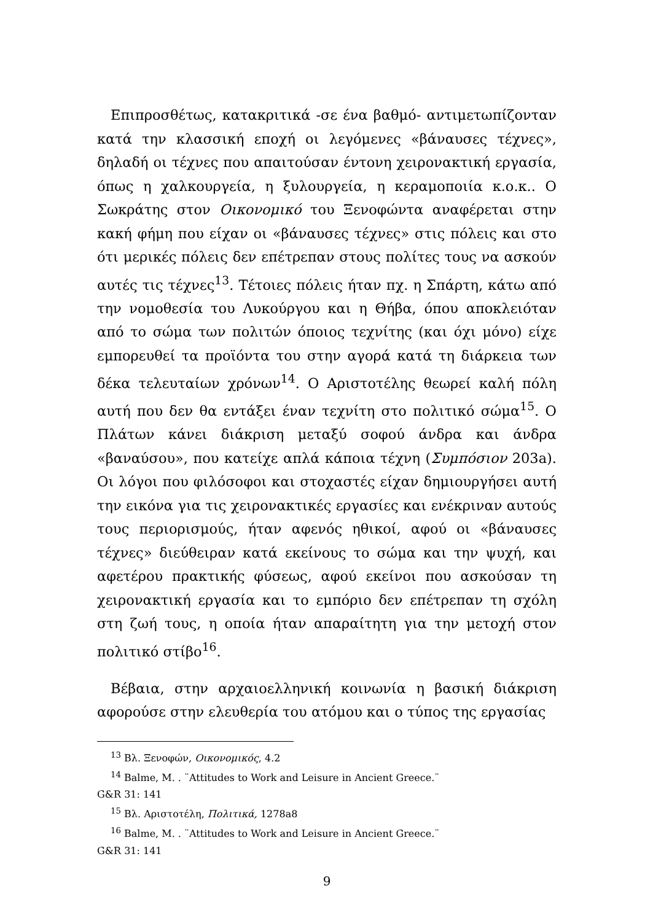Επιπροσθέτως, κατακριτικά -σε ένα βαθμό- αντιμετωπίζονταν κατά την κλασσική εποχή οι λεγόμενες «βάναυσες τέχνες», δηλαδή οι τέχνες που απαιτούσαν έντονη χειρονακτική εργασία, όπως η χαλκουργεία, η ξυλουργεία, η κεραμοποιία κ.ο.κ.. Ο Σωκράτης στον Οικονομικό του Ξενοφώντα αναφέρεται στην κακή φήμη που είχαν οι «βάναυσες τέχνες» στις πόλεις και στο ότι μερικές πόλεις δεν επέτρεπαν στους πολίτες τους να ασκούν αυτές τις τέχνες<sup>13</sup>. Τέτοιες πόλεις ήταν πχ. η Σπάρτη, κάτω από την νομοθεσία του Λυκούργου και η Θήβα, όπου αποκλειόταν από το σώμα των πολιτών όποιος τεχνίτης (και όχι μόνο) είχε εμπορευθεί τα προϊόντα του στην αγορά κατά τη διάρκεια των δέκα τελευταίων χρόνων<sup>14</sup>. Ο Αριστοτέλης θεωρεί καλή πόλη αυτή που δεν θα εντάξει έναν τεχνίτη στο πολιτικό σώμα<sup>15</sup>. Ο Πλάτων κάνει διάκριση μεταξύ σοφού άνδρα και άνδρα «βαναύσου», που κατείχε απλά κάποια τέχνη (Συμπόσιον 203a). Οι λόγοι που φιλόσοφοι και στοχαστές είχαν δημιουργήσει αυτή την εικόνα για τις χειρονακτικές εργασίες και ενέκριναν αυτούς τους περιορισμούς, ήταν αφενός ηθικοί, αφού οι «βάναυσες τέχνες» διεύθειραν κατά εκείνους το σώμα και την ψυχή, και αφετέρου πρακτικής φύσεως, αφού εκείνοι που ασκούσαν τη χειρονακτική εργασία και το εμπόριο δεν επέτρεπαν τη σχόλη στη ζωή τους, η οποία ήταν απαραίτητη για την μετοχή στον πολιτικό στίβο<sup>16</sup>.
Βέβαια, στην αρχαιοελληνική κοινωνία η βασική διάκριση αφορούσε στην ελευθερία του ατόμου και ο τύπος της εργασίας
<sup>13</sup> Βλ. Ξενοφών, Οικονομικός, 4.2
<sup>14</sup> Balme, M. . ¨Attitudes to Work and Leisure in Ancient Greece.¨
G&R 31: 141
<sup>15</sup> Βλ. Αριστοτέλη, Πολιτικά, 1278a8
<sup>16</sup> Balme, M. . ¨Attitudes to Work and Leisure in Ancient Greece.¨
G&R 31: 141
9